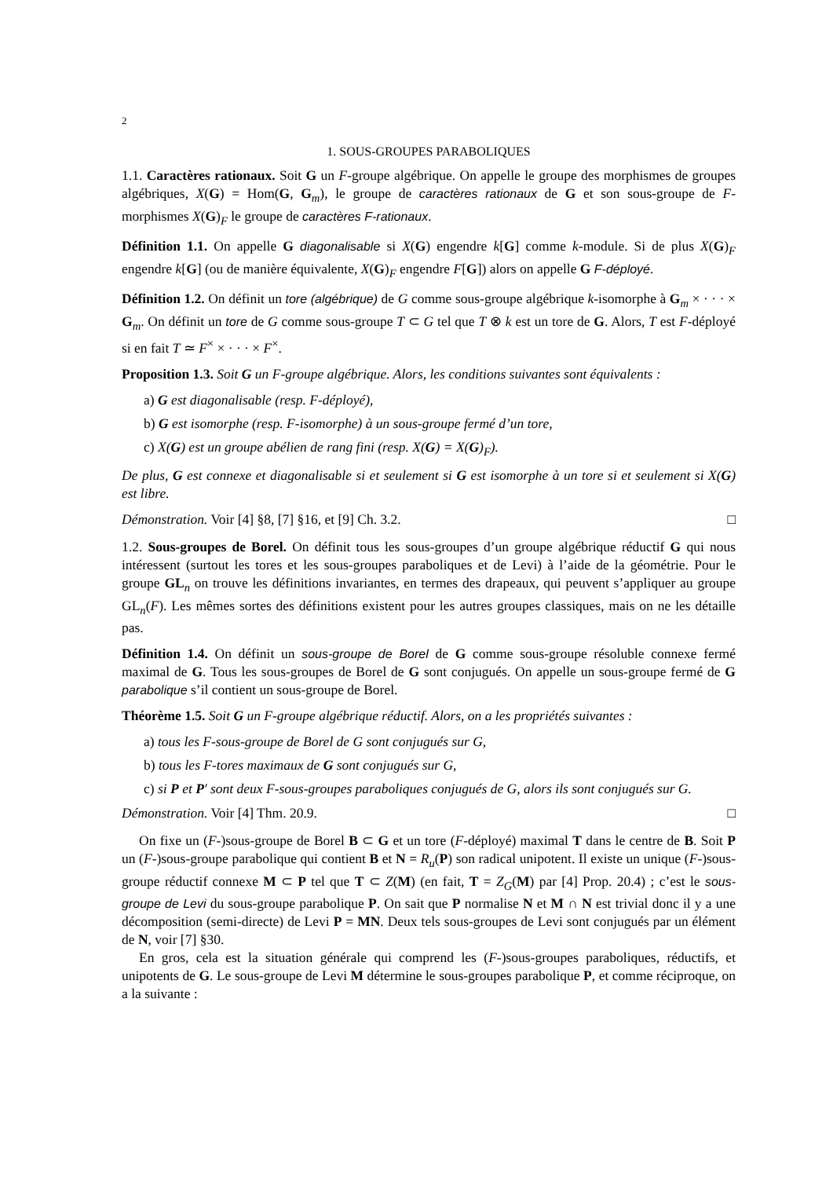2
1. SOUS-GROUPES PARABOLIQUES
1.1. Caractères rationaux. Soit G un F-groupe algébrique. On appelle le groupe des morphismes de groupes algébriques, X(G) = Hom(G, G<sub>m</sub>), le groupe de caractères rationaux de G et son sous-groupe de F-morphismes X(G)<sub>F</sub> le groupe de caractères F-rationaux.
Définition 1.1. On appelle G diagonalisable si X(G) engendre k[G] comme k-module. Si de plus X(G)<sub>F</sub> engendre k[G] (ou de manière équivalente, X(G)<sub>F</sub> engendre F[G]) alors on appelle G F-déployé.
Définition 1.2. On définit un tore (algébrique) de G comme sous-groupe algébrique k-isomorphe à G<sub>m</sub> × · · · × G<sub>m</sub>. On définit un tore de G comme sous-groupe T ⊂ G tel que T ⊗ k est un tore de G. Alors, T est F-déployé si en fait T ≃ F<sup>×</sup> × · · · × F<sup>×</sup>.
Proposition 1.3. Soit G un F-groupe algébrique. Alors, les conditions suivantes sont équivalents :
a) G est diagonalisable (resp. F-déployé),
b) G est isomorphe (resp. F-isomorphe) à un sous-groupe fermé d’un tore,
c) X(G) est un groupe abélien de rang fini (resp. X(G) = X(G)<sub>F</sub>).
De plus, G est connexe et diagonalisable si et seulement si G est isomorphe à un tore si et seulement si X(G) est libre.
Démonstration. Voir [4] §8, [7] §16, et [9] Ch. 3.2. □
1.2. Sous-groupes de Borel. On définit tous les sous-groupes d’un groupe algébrique réductif G qui nous intéressent (surtout les tores et les sous-groupes paraboliques et de Levi) à l’aide de la géométrie. Pour le groupe GL<sub>n</sub> on trouve les définitions invariantes, en termes des drapeaux, qui peuvent s’appliquer au groupe GL<sub>n</sub>(F). Les mêmes sortes des définitions existent pour les autres groupes classiques, mais on ne les détaille pas.
Définition 1.4. On définit un sous-groupe de Borel de G comme sous-groupe résoluble connexe fermé maximal de G. Tous les sous-groupes de Borel de G sont conjugués. On appelle un sous-groupe fermé de G parabolique s’il contient un sous-groupe de Borel.
Théorème 1.5. Soit G un F-groupe algébrique réductif. Alors, on a les propriétés suivantes :
a) tous les F-sous-groupe de Borel de G sont conjugués sur G,
b) tous les F-tores maximaux de G sont conjugués sur G,
c) si P et P′ sont deux F-sous-groupes paraboliques conjugués de G, alors ils sont conjugués sur G.
Démonstration. Voir [4] Thm. 20.9. □
On fixe un (F-)sous-groupe de Borel B ⊂ G et un tore (F-déployé) maximal T dans le centre de B. Soit P un (F-)sous-groupe parabolique qui contient B et N = R<sub>u</sub>(P) son radical unipotent. Il existe un unique (F-)sous-groupe réductif connexe M ⊂ P tel que T ⊂ Z(M) (en fait, T = Z<sub>G</sub>(M) par [4] Prop. 20.4) ; c’est le sous-groupe de Levi du sous-groupe parabolique P. On sait que P normalise N et M ∩ N est trivial donc il y a une décomposition (semi-directe) de Levi P = MN. Deux tels sous-groupes de Levi sont conjugués par un élément de N, voir [7] §30.
En gros, cela est la situation générale qui comprend les (F-)sous-groupes paraboliques, réductifs, et unipotents de G. Le sous-groupe de Levi M détermine le sous-groupes parabolique P, et comme réciproque, on a la suivante :